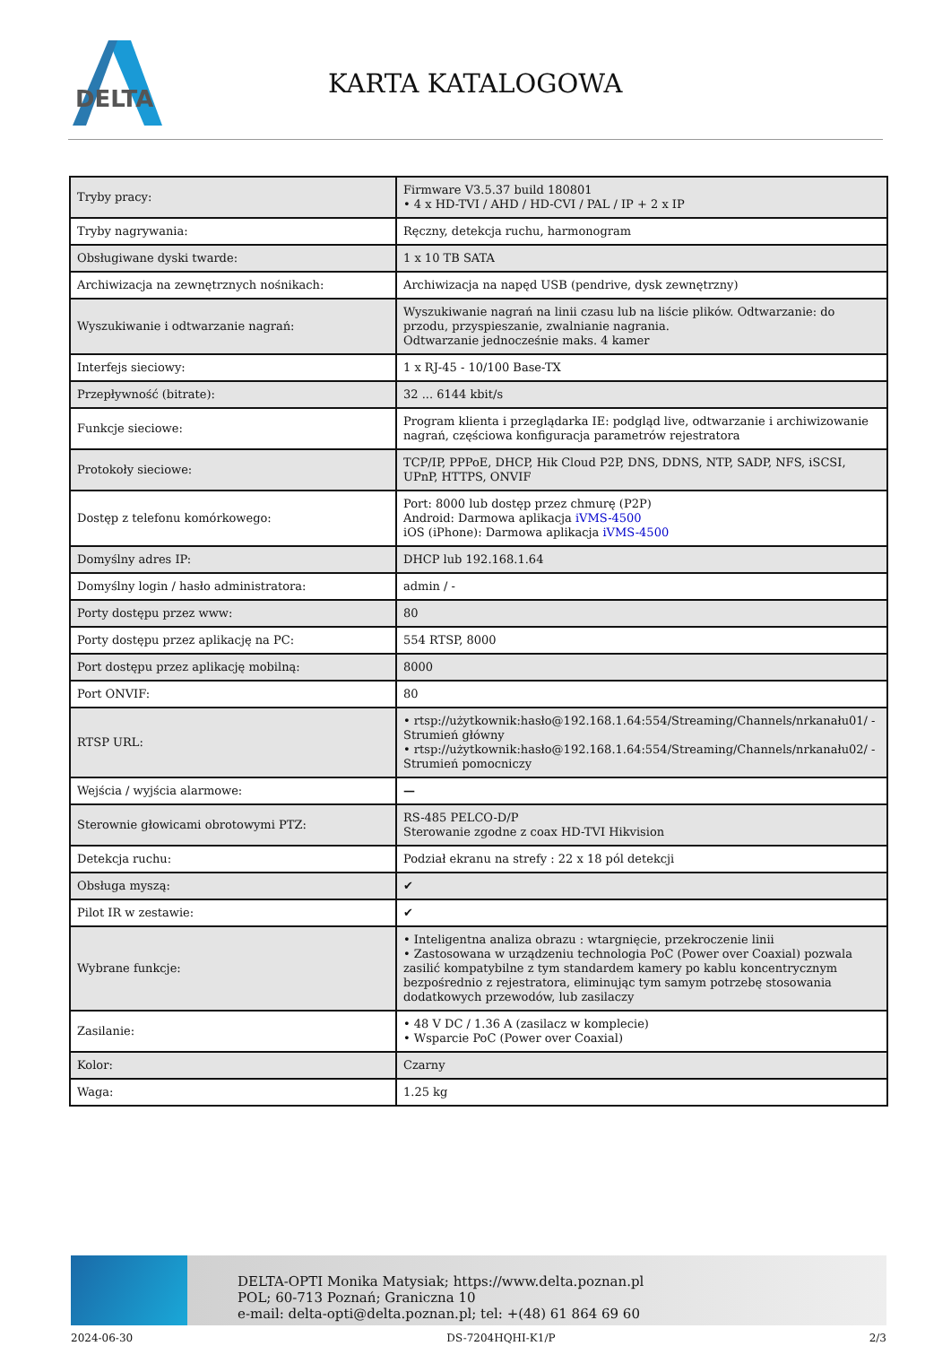DELTA
KARTA KATALOGOWA
| Tryby pracy: | Firmware V3.5.37 build 180801 • 4 x HD-TVI / AHD / HD-CVI / PAL / IP + 2 x IP |
| Tryby nagrywania: | Ręczny, detekcja ruchu, harmonogram |
| Obsługiwane dyski twarde: | 1 x 10 TB SATA |
| Archiwizacja na zewnętrznych nośnikach: | Archiwizacja na napęd USB (pendrive, dysk zewnętrzny) |
| Wyszukiwanie i odtwarzanie nagrań: | Wyszukiwanie nagrań na linii czasu lub na liście plików. Odtwarzanie: do przodu, przyspieszanie, zwalnianie nagrania. Odtwarzanie jednocześnie maks. 4 kamer |
| Interfejs sieciowy: | 1 x RJ-45 - 10/100 Base-TX |
| Przepływność (bitrate): | 32 ... 6144 kbit/s |
| Funkcje sieciowe: | Program klienta i przeglądarka IE: podgląd live, odtwarzanie i archiwizowanie nagrań, częściowa konfiguracja parametrów rejestratora |
| Protokoły sieciowe: | TCP/IP, PPPoE, DHCP, Hik Cloud P2P, DNS, DDNS, NTP, SADP, NFS, iSCSI, UPnP, HTTPS, ONVIF |
| Dostęp z telefonu komórkowego: | Port: 8000 lub dostęp przez chmurę (P2P) Android: Darmowa aplikacja iVMS-4500 iOS (iPhone): Darmowa aplikacja iVMS-4500 |
| Domyślny adres IP: | DHCP lub 192.168.1.64 |
| Domyślny login / hasło administratora: | admin / - |
| Porty dostępu przez www: | 80 |
| Porty dostępu przez aplikację na PC: | 554 RTSP, 8000 |
| Port dostępu przez aplikację mobilną: | 8000 |
| Port ONVIF: | 80 |
| RTSP URL: | • rtsp://użytkownik:hasło@192.168.1.64:554/Streaming/Channels/nrkanału01/ - Strumień główny • rtsp://użytkownik:hasło@192.168.1.64:554/Streaming/Channels/nrkanału02/ - Strumień pomocniczy |
| Wejścia / wyjścia alarmowe: | — |
| Sterownie głowicami obrotowymi PTZ: | RS-485 PELCO-D/P Sterowanie zgodne z coax HD-TVI Hikvision |
| Detekcja ruchu: | Podział ekranu na strefy : 22 x 18 pól detekcji |
| Obsługa myszą: | ✔ |
| Pilot IR w zestawie: | ✔ |
| Wybrane funkcje: | • Inteligentna analiza obrazu : wtargnięcie, przekroczenie linii • Zastosowana w urządzeniu technologia PoC (Power over Coaxial) pozwala zasilić kompatybilne z tym standardem kamery po kablu koncentrycznym bezpośrednio z rejestratora, eliminując tym samym potrzebę stosowania dodatkowych przewodów, lub zasilaczy |
| Zasilanie: | • 48 V DC / 1.36 A (zasilacz w komplecie) • Wsparcie PoC (Power over Coaxial) |
| Kolor: | Czarny |
| Waga: | 1.25 kg |
DELTA-OPTI Monika Matysiak; https://www.delta.poznan.pl
POL; 60-713 Poznań; Graniczna 10
e-mail: delta-opti@delta.poznan.pl; tel: +(48) 61 864 69 60
2024-06-30 DS-7204HQHI-K1/P 2/3